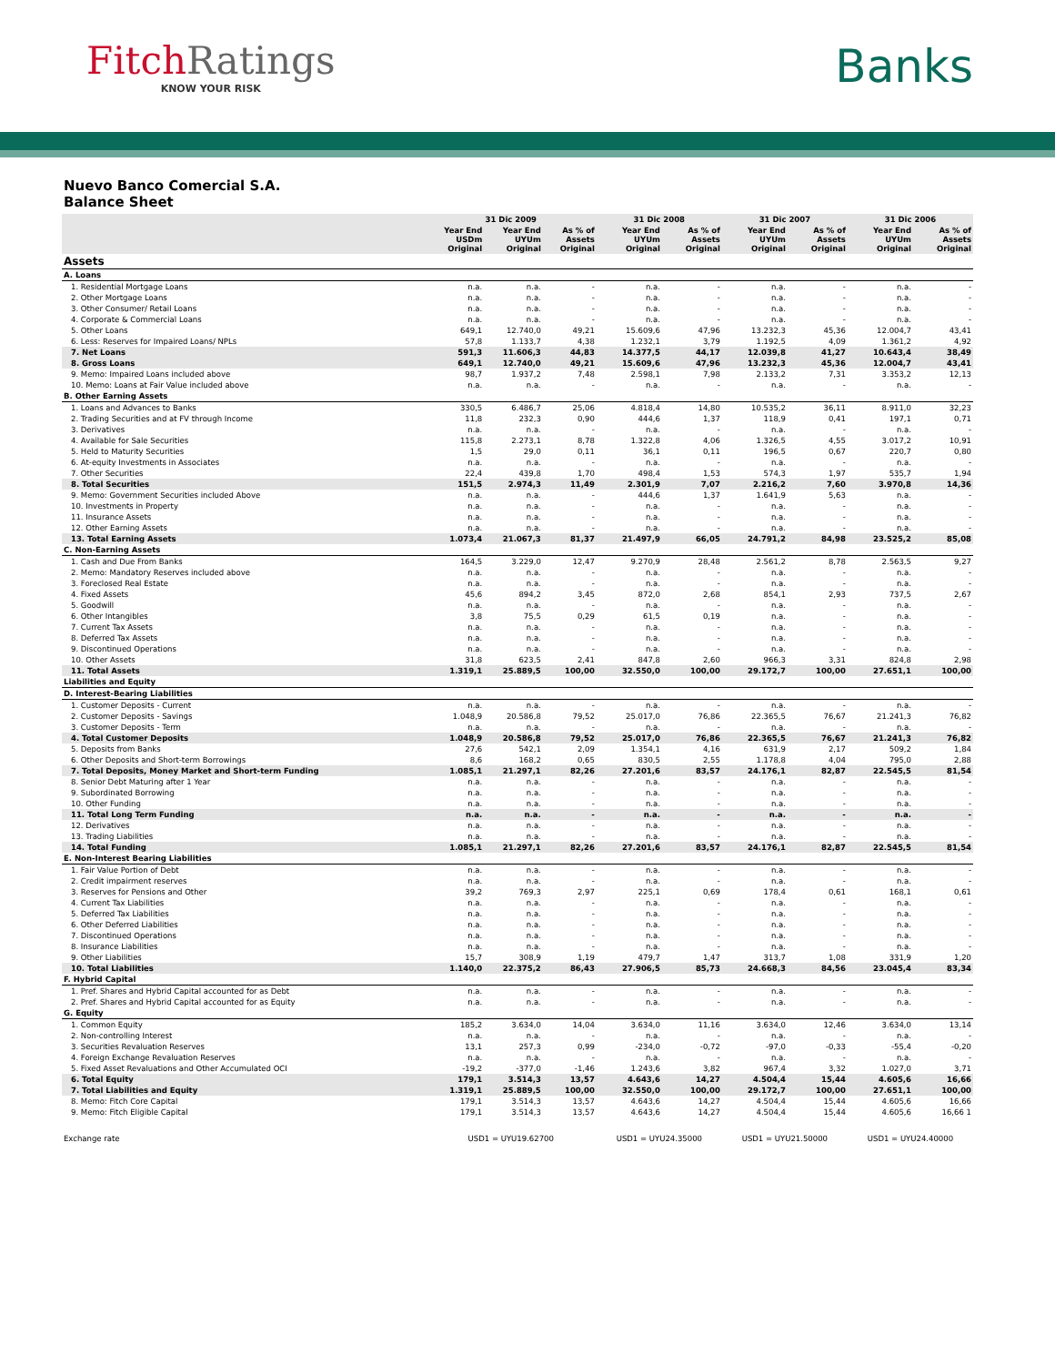FitchRatings
KNOW YOUR RISK
Banks
Nuevo Banco Comercial S.A.
Balance Sheet
| | 31 Dic 2009 | | | 31 Dic 2008 | | 31 Dic 2007 | | 31 Dic 2006 | |
| --- | --- | --- | --- | --- | --- | --- | --- | --- | --- |
| | Year End USDm Original | Year End UYUm Original | As % of Assets Original | Year End UYUm Original | As % of Assets Original | Year End UYUm Original | As % of Assets Original | Year End UYUm Original | As % of Assets Original |
| Assets | | | | | | | | | |
| A. Loans | | | | | | | | | |
| 1. Residential Mortgage Loans | n.a. | n.a. | - | n.a. | - | n.a. | - | n.a. | - |
| 2. Other Mortgage Loans | n.a. | n.a. | - | n.a. | - | n.a. | - | n.a. | - |
| 3. Other Consumer/ Retail Loans | n.a. | n.a. | - | n.a. | - | n.a. | - | n.a. | - |
| 4. Corporate & Commercial Loans | n.a. | n.a. | - | n.a. | - | n.a. | - | n.a. | - |
| 5. Other Loans | 649,1 | 12.740,0 | 49,21 | 15.609,6 | 47,96 | 13.232,3 | 45,36 | 12.004,7 | 43,41 |
| 6. Less: Reserves for Impaired Loans/ NPLs | 57,8 | 1.133,7 | 4,38 | 1.232,1 | 3,79 | 1.192,5 | 4,09 | 1.361,2 | 4,92 |
| 7. Net Loans | 591,3 | 11.606,3 | 44,83 | 14.377,5 | 44,17 | 12.039,8 | 41,27 | 10.643,4 | 38,49 |
| 8. Gross Loans | 649,1 | 12.740,0 | 49,21 | 15.609,6 | 47,96 | 13.232,3 | 45,36 | 12.004,7 | 43,41 |
| 9. Memo: Impaired Loans included above | 98,7 | 1.937,2 | 7,48 | 2.598,1 | 7,98 | 2.133,2 | 7,31 | 3.353,2 | 12,13 |
| 10. Memo: Loans at Fair Value included above | n.a. | n.a. | - | n.a. | - | n.a. | - | n.a. | - |
| B. Other Earning Assets | | | | | | | | | |
| 1. Loans and Advances to Banks | 330,5 | 6.486,7 | 25,06 | 4.818,4 | 14,80 | 10.535,2 | 36,11 | 8.911,0 | 32,23 |
| 2. Trading Securities and at FV through Income | 11,8 | 232,3 | 0,90 | 444,6 | 1,37 | 118,9 | 0,41 | 197,1 | 0,71 |
| 3. Derivatives | n.a. | n.a. | - | n.a. | - | n.a. | - | n.a. | - |
| 4. Available for Sale Securities | 115,8 | 2.273,1 | 8,78 | 1.322,8 | 4,06 | 1.326,5 | 4,55 | 3.017,2 | 10,91 |
| 5. Held to Maturity Securities | 1,5 | 29,0 | 0,11 | 36,1 | 0,11 | 196,5 | 0,67 | 220,7 | 0,80 |
| 6. At-equity Investments in Associates | n.a. | n.a. | - | n.a. | - | n.a. | - | n.a. | - |
| 7. Other Securities | 22,4 | 439,8 | 1,70 | 498,4 | 1,53 | 574,3 | 1,97 | 535,7 | 1,94 |
| 8. Total Securities | 151,5 | 2.974,3 | 11,49 | 2.301,9 | 7,07 | 2.216,2 | 7,60 | 3.970,8 | 14,36 |
| 9. Memo: Government Securities included Above | n.a. | n.a. | - | 444,6 | 1,37 | 1.641,9 | 5,63 | n.a. | - |
| 10. Investments in Property | n.a. | n.a. | - | n.a. | - | n.a. | - | n.a. | - |
| 11. Insurance Assets | n.a. | n.a. | - | n.a. | - | n.a. | - | n.a. | - |
| 12. Other Earning Assets | n.a. | n.a. | - | n.a. | - | n.a. | - | n.a. | - |
| 13. Total Earning Assets | 1.073,4 | 21.067,3 | 81,37 | 21.497,9 | 66,05 | 24.791,2 | 84,98 | 23.525,2 | 85,08 |
| C. Non-Earning Assets | | | | | | | | | |
| 1. Cash and Due From Banks | 164,5 | 3.229,0 | 12,47 | 9.270,9 | 28,48 | 2.561,2 | 8,78 | 2.563,5 | 9,27 |
| 2. Memo: Mandatory Reserves included above | n.a. | n.a. | - | n.a. | - | n.a. | - | n.a. | - |
| 3. Foreclosed Real Estate | n.a. | n.a. | - | n.a. | - | n.a. | - | n.a. | - |
| 4. Fixed Assets | 45,6 | 894,2 | 3,45 | 872,0 | 2,68 | 854,1 | 2,93 | 737,5 | 2,67 |
| 5. Goodwill | n.a. | n.a. | - | n.a. | - | n.a. | - | n.a. | - |
| 6. Other Intangibles | 3,8 | 75,5 | 0,29 | 61,5 | 0,19 | n.a. | - | n.a. | - |
| 7. Current Tax Assets | n.a. | n.a. | - | n.a. | - | n.a. | - | n.a. | - |
| 8. Deferred Tax Assets | n.a. | n.a. | - | n.a. | - | n.a. | - | n.a. | - |
| 9. Discontinued Operations | n.a. | n.a. | - | n.a. | - | n.a. | - | n.a. | - |
| 10. Other Assets | 31,8 | 623,5 | 2,41 | 847,8 | 2,60 | 966,3 | 3,31 | 824,8 | 2,98 |
| 11. Total Assets | 1.319,1 | 25.889,5 | 100,00 | 32.550,0 | 100,00 | 29.172,7 | 100,00 | 27.651,1 | 100,00 |
| Liabilities and Equity | | | | | | | | | |
| D. Interest-Bearing Liabilities | | | | | | | | | |
| 1. Customer Deposits - Current | n.a. | n.a. | - | n.a. | - | n.a. | - | n.a. | - |
| 2. Customer Deposits - Savings | 1.048,9 | 20.586,8 | 79,52 | 25.017,0 | 76,86 | 22.365,5 | 76,67 | 21.241,3 | 76,82 |
| 3. Customer Deposits - Term | n.a. | n.a. | - | n.a. | - | n.a. | - | n.a. | - |
| 4. Total Customer Deposits | 1.048,9 | 20.586,8 | 79,52 | 25.017,0 | 76,86 | 22.365,5 | 76,67 | 21.241,3 | 76,82 |
| 5. Deposits from Banks | 27,6 | 542,1 | 2,09 | 1.354,1 | 4,16 | 631,9 | 2,17 | 509,2 | 1,84 |
| 6. Other Deposits and Short-term Borrowings | 8,6 | 168,2 | 0,65 | 830,5 | 2,55 | 1.178,8 | 4,04 | 795,0 | 2,88 |
| 7. Total Deposits, Money Market and Short-term Funding | 1.085,1 | 21.297,1 | 82,26 | 27.201,6 | 83,57 | 24.176,1 | 82,87 | 22.545,5 | 81,54 |
| 8. Senior Debt Maturing after 1 Year | n.a. | n.a. | - | n.a. | - | n.a. | - | n.a. | - |
| 9. Subordinated Borrowing | n.a. | n.a. | - | n.a. | - | n.a. | - | n.a. | - |
| 10. Other Funding | n.a. | n.a. | - | n.a. | - | n.a. | - | n.a. | - |
| 11. Total Long Term Funding | n.a. | n.a. | - | n.a. | - | n.a. | - | n.a. | - |
| 12. Derivatives | n.a. | n.a. | - | n.a. | - | n.a. | - | n.a. | - |
| 13. Trading Liabilities | n.a. | n.a. | - | n.a. | - | n.a. | - | n.a. | - |
| 14. Total Funding | 1.085,1 | 21.297,1 | 82,26 | 27.201,6 | 83,57 | 24.176,1 | 82,87 | 22.545,5 | 81,54 |
| E. Non-Interest Bearing Liabilities | | | | | | | | | |
| 1. Fair Value Portion of Debt | n.a. | n.a. | - | n.a. | - | n.a. | - | n.a. | - |
| 2. Credit impairment reserves | n.a. | n.a. | - | n.a. | - | n.a. | - | n.a. | - |
| 3. Reserves for Pensions and Other | 39,2 | 769,3 | 2,97 | 225,1 | 0,69 | 178,4 | 0,61 | 168,1 | 0,61 |
| 4. Current Tax Liabilities | n.a. | n.a. | - | n.a. | - | n.a. | - | n.a. | - |
| 5. Deferred Tax Liabilities | n.a. | n.a. | - | n.a. | - | n.a. | - | n.a. | - |
| 6. Other Deferred Liabilities | n.a. | n.a. | - | n.a. | - | n.a. | - | n.a. | - |
| 7. Discontinued Operations | n.a. | n.a. | - | n.a. | - | n.a. | - | n.a. | - |
| 8. Insurance Liabilities | n.a. | n.a. | - | n.a. | - | n.a. | - | n.a. | - |
| 9. Other Liabilities | 15,7 | 308,9 | 1,19 | 479,7 | 1,47 | 313,7 | 1,08 | 331,9 | 1,20 |
| 10. Total Liabilities | 1.140,0 | 22.375,2 | 86,43 | 27.906,5 | 85,73 | 24.668,3 | 84,56 | 23.045,4 | 83,34 |
| F. Hybrid Capital | | | | | | | | | |
| 1. Pref. Shares and Hybrid Capital accounted for as Debt | n.a. | n.a. | - | n.a. | - | n.a. | - | n.a. | - |
| 2. Pref. Shares and Hybrid Capital accounted for as Equity | n.a. | n.a. | - | n.a. | - | n.a. | - | n.a. | - |
| G. Equity | | | | | | | | | |
| 1. Common Equity | 185,2 | 3.634,0 | 14,04 | 3.634,0 | 11,16 | 3.634,0 | 12,46 | 3.634,0 | 13,14 |
| 2. Non-controlling Interest | n.a. | n.a. | - | n.a. | - | n.a. | - | n.a. | - |
| 3. Securities Revaluation Reserves | 13,1 | 257,3 | 0,99 | -234,0 | -0,72 | -97,0 | -0,33 | -55,4 | -0,20 |
| 4. Foreign Exchange Revaluation Reserves | n.a. | n.a. | - | n.a. | - | n.a. | - | n.a. | - |
| 5. Fixed Asset Revaluations and Other Accumulated OCI | -19,2 | -377,0 | -1,46 | 1.243,6 | 3,82 | 967,4 | 3,32 | 1.027,0 | 3,71 |
| 6. Total Equity | 179,1 | 3.514,3 | 13,57 | 4.643,6 | 14,27 | 4.504,4 | 15,44 | 4.605,6 | 16,66 |
| 7. Total Liabilities and Equity | 1.319,1 | 25.889,5 | 100,00 | 32.550,0 | 100,00 | 29.172,7 | 100,00 | 27.651,1 | 100,00 |
| 8. Memo: Fitch Core Capital | 179,1 | 3.514,3 | 13,57 | 4.643,6 | 14,27 | 4.504,4 | 15,44 | 4.605,6 | 16,66 |
| 9. Memo: Fitch Eligible Capital | 179,1 | 3.514,3 | 13,57 | 4.643,6 | 14,27 | 4.504,4 | 15,44 | 4.605,6 | 16,66 1 |
| Exchange rate | USD1 = UYU19.62700 | | | USD1 = UYU24.35000 | | USD1 = UYU21.50000 | | USD1 = UYU24.40000 | |